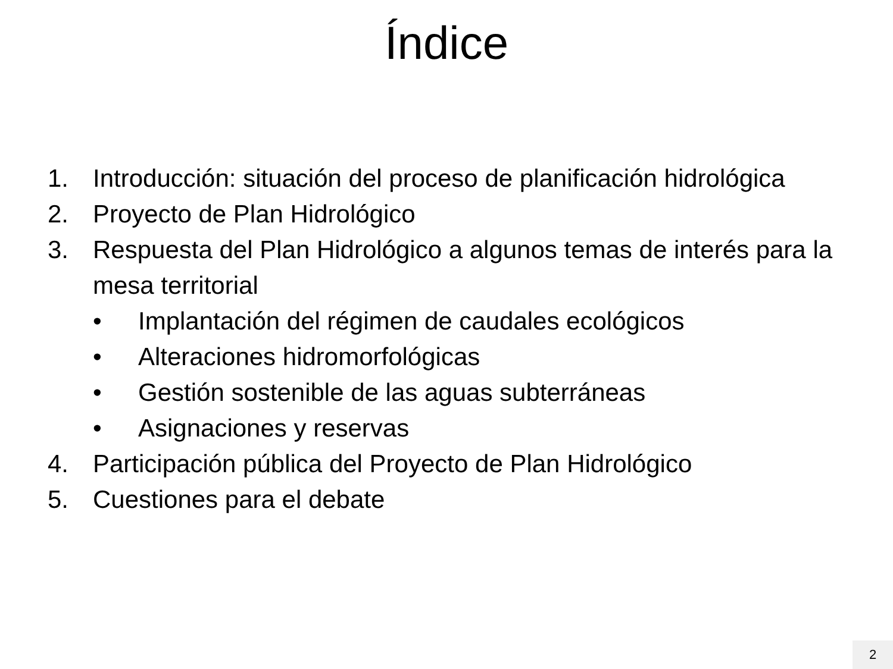Índice
1. Introducción: situación del proceso de planificación hidrológica
2. Proyecto de Plan Hidrológico
3. Respuesta del Plan Hidrológico a algunos temas de interés para la mesa territorial
• Implantación del régimen de caudales ecológicos
• Alteraciones hidromorfológicas
• Gestión sostenible de las aguas subterráneas
• Asignaciones y reservas
4. Participación pública del Proyecto de Plan Hidrológico
5. Cuestiones para el debate
2